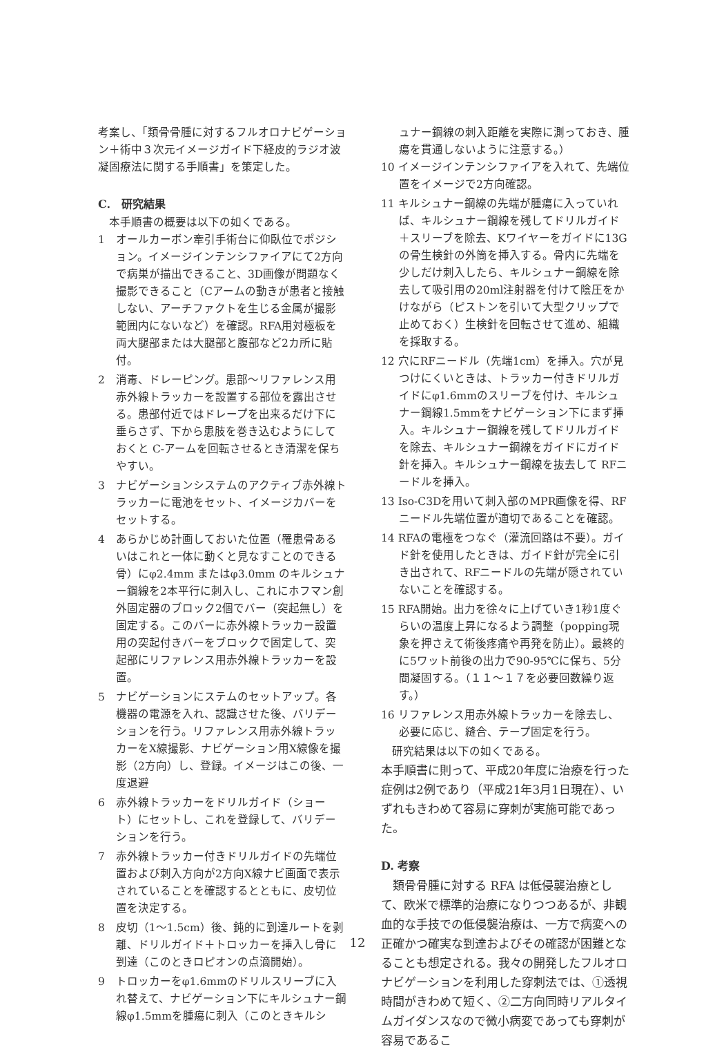考案し、「類骨骨腫に対するフルオロナビゲーション＋術中３次元イメージガイド下経皮的ラジオ波凝固療法に関する手順書」を策定した。
C.　研究結果
　本手順書の概要は以下の如くである。
1　オールカーボン牽引手術台に仰臥位でポジション。イメージインテンシファイアにて2方向で病巣が描出できること、3D画像が問題なく撮影できること（Cアームの動きが患者と接触しない、アーチファクトを生じる金属が撮影範囲内にないなど）を確認。RFA用対極板を両大腿部または大腿部と腹部など2カ所に貼付。
2　消毒、ドレーピング。患部～リファレンス用赤外線トラッカーを設置する部位を露出させる。患部付近ではドレープを出来るだけ下に垂らさず、下から患肢を巻き込むようにしておくと C-アームを回転させるとき清潔を保ちやすい。
3　ナビゲーションシステムのアクティブ赤外線トラッカーに電池をセット、イメージカバーをセットする。
4　あらかじめ計画しておいた位置（罹患骨あるいはこれと一体に動くと見なすことのできる骨）にφ2.4mm またはφ3.0mm のキルシュナー鋼線を2本平行に刺入し、これにホフマン創外固定器のブロック2個でバー（突起無し）を固定する。このバーに赤外線トラッカー設置用の突起付きバーをブロックで固定して、突起部にリファレンス用赤外線トラッカーを設置。
5　ナビゲーションにステムのセットアップ。各機器の電源を入れ、認識させた後、バリデーションを行う。リファレンス用赤外線トラッカーをX線撮影、ナビゲーション用X線像を撮影（2方向）し、登録。イメージはこの後、一度退避
6　赤外線トラッカーをドリルガイド（ショート）にセットし、これを登録して、バリデーションを行う。
7　赤外線トラッカー付きドリルガイドの先端位置および刺入方向が2方向X線ナビ画面で表示されていることを確認するとともに、皮切位置を決定する。
8　皮切（1～1.5cm）後、鈍的に到達ルートを剥離、ドリルガイド＋トロッカーを挿入し骨に到達（このときロピオンの点滴開始）。
9　トロッカーをφ1.6mmのドリルスリーブに入れ替えて、ナビゲーション下にキルシュナー鋼線φ1.5mmを腫瘍に刺入（このときキルシ
ュナー鋼線の刺入距離を実際に測っておき、腫瘍を貫通しないように注意する。）
10 イメージインテンシファイアを入れて、先端位置をイメージで2方向確認。
11 キルシュナー鋼線の先端が腫瘍に入っていれば、キルシュナー鋼線を残してドリルガイド＋スリーブを除去、Kワイヤーをガイドに13Gの骨生検針の外筒を挿入する。骨内に先端を少しだけ刺入したら、キルシュナー鋼線を除去して吸引用の20ml注射器を付けて陰圧をかけながら（ピストンを引いて大型クリップで止めておく）生検針を回転させて進め、組織を採取する。
12 穴にRFニードル（先端1cm）を挿入。穴が見つけにくいときは、トラッカー付きドリルガイドにφ1.6mmのスリーブを付け、キルシュナー鋼線1.5mmをナビゲーション下にまず挿入。キルシュナー鋼線を残してドリルガイドを除去、キルシュナー鋼線をガイドにガイド針を挿入。キルシュナー鋼線を抜去して RFニードルを挿入。
13 Iso-C3Dを用いて刺入部のMPR画像を得、RFニードル先端位置が適切であることを確認。
14 RFAの電極をつなぐ（灌流回路は不要）。ガイド針を使用したときは、ガイド針が完全に引き出されて、RFニードルの先端が隠されていないことを確認する。
15 RFA開始。出力を徐々に上げていき1秒1度ぐらいの温度上昇になるよう調整（popping現象を押さえて術後疼痛や再発を防止）。最終的に5ワット前後の出力で90-95℃に保ち、5分間凝固する。（１１～１７を必要回数繰り返す。）
16 リファレンス用赤外線トラッカーを除去し、必要に応じ、縫合、テープ固定を行う。
　研究結果は以下の如くである。
本手順書に則って、平成20年度に治療を行った症例は2例であり（平成21年3月1日現在）、いずれもきわめて容易に穿刺が実施可能であった。
D. 考察
　類骨骨腫に対する RFA は低侵襲治療として、欧米で標準的治療になりつつあるが、非観血的な手技での低侵襲治療は、一方で病変への正確かつ確実な到達およびその確認が困難となることも想定される。我々の開発したフルオロナビゲーションを利用した穿刺法では、①透視時間がきわめて短く、②二方向同時リアルタイムガイダンスなので微小病変であっても穿刺が容易であるこ
12